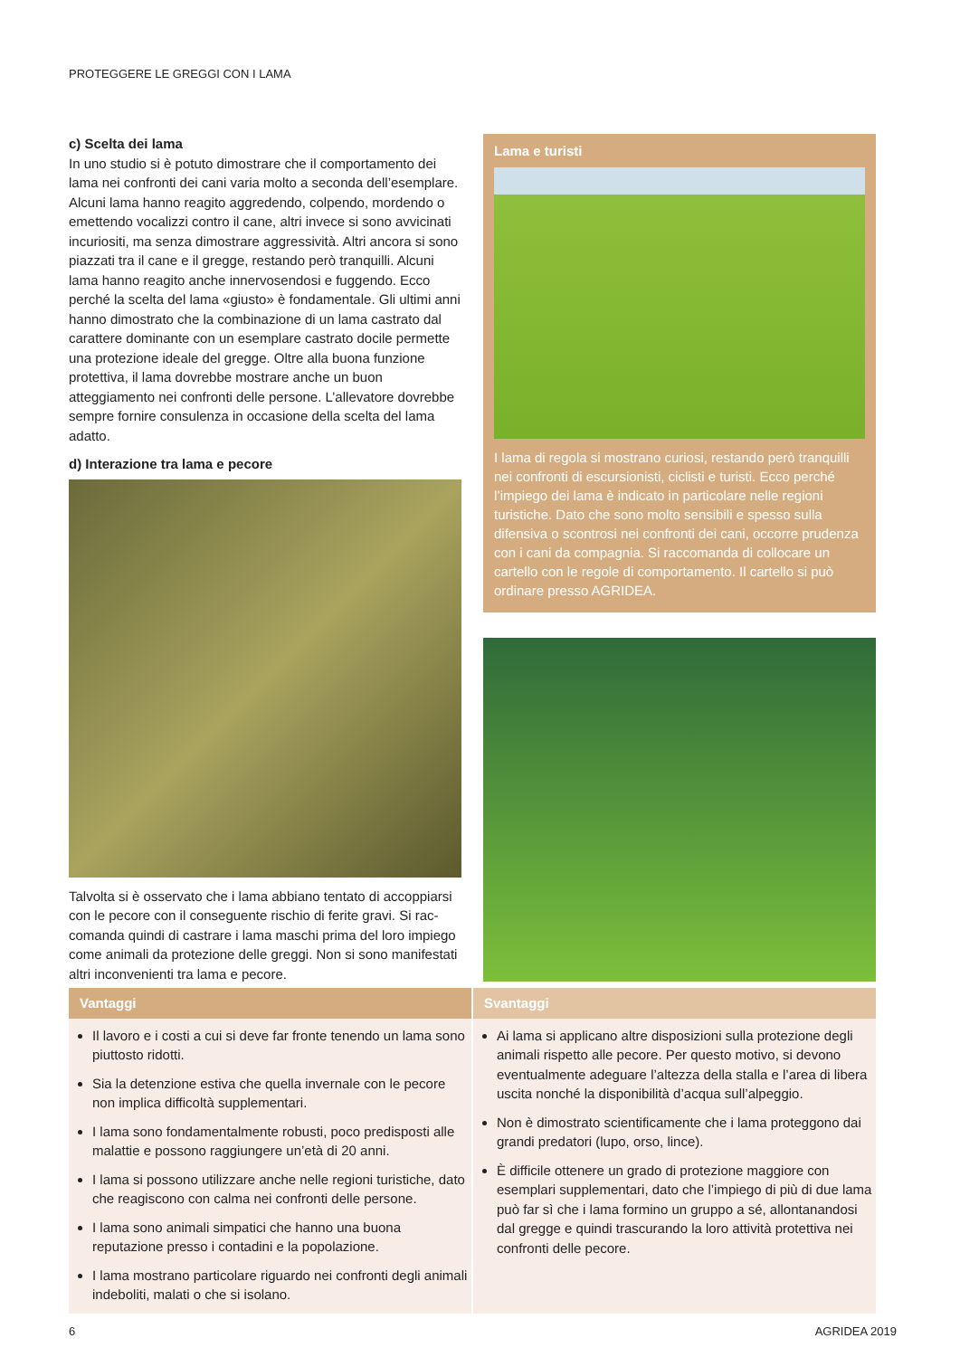PROTEGGERE LE GREGGI CON I LAMA
c) Scelta dei lama
In uno studio si è potuto dimostrare che il comportamento dei lama nei confronti dei cani varia molto a seconda dell’esemplare. Alcuni lama hanno reagito aggredendo, colpendo, mordendo o emettendo vocalizzi contro il cane, altri invece si sono avvicinati incuriositi, ma senza dimostrare aggressività. Altri ancora si sono piazzati tra il cane e il gregge, restando però tranquilli. Alcuni lama hanno reagito anche innervosendosi e fuggendo. Ecco perché la scelta del lama «giusto» è fondamentale. Gli ultimi anni hanno dimostrato che la combinazione di un lama castrato dal carattere dominante con un esemplare castrato docile permette una protezione ideale del gregge. Oltre alla buona funzione protettiva, il lama dovrebbe mostrare anche un buon atteggiamento nei confronti delle persone. L’allevatore dovrebbe sempre fornire consulenza in occasione della scelta del lama adatto.
d) Interazione tra lama e pecore
Talvolta si è osservato che i lama abbiano tentato di accoppiarsi con le pecore con il conseguente rischio di ferite gravi. Si rac-comanda quindi di castrare i lama maschi prima del loro impiego come animali da protezione delle greggi. Non si sono manifestati altri inconvenienti tra lama e pecore.
Lama e turisti
I lama di regola si mostrano curiosi, restando però tranquilli nei confronti di escursionisti, ciclisti e turisti. Ecco perché l’impiego dei lama è indicato in particolare nelle regioni turistiche. Dato che sono molto sensibili e spesso sulla difensiva o scontrosi nei confronti dei cani, occorre prudenza con i cani da compagnia. Si raccomanda di collocare un cartello con le regole di comportamento. Il cartello si può ordinare presso AGRIDEA.
Vantaggi
Il lavoro e i costi a cui si deve far fronte tenendo un lama sono piuttosto ridotti.
Sia la detenzione estiva che quella invernale con le pecore non implica difficoltà supplementari.
I lama sono fondamentalmente robusti, poco predisposti alle malattie e possono raggiungere un’età di 20 anni.
I lama si possono utilizzare anche nelle regioni turistiche, dato che reagiscono con calma nei confronti delle persone.
I lama sono animali simpatici che hanno una buona reputazione presso i contadini e la popolazione.
I lama mostrano particolare riguardo nei confronti degli animali indeboliti, malati o che si isolano.
Svantaggi
Ai lama si applicano altre disposizioni sulla protezione degli animali rispetto alle pecore. Per questo motivo, si devono eventualmente adeguare l’altezza della stalla e l’area di libera uscita nonché la disponibilità d’acqua sull’alpeggio.
Non è dimostrato scientificamente che i lama proteggono dai grandi predatori (lupo, orso, lince).
È difficile ottenere un grado di protezione maggiore con esemplari supplementari, dato che l’impiego di più di due lama può far sì che i lama formino un gruppo a sé, allontanandosi dal gregge e quindi trascurando la loro attività protettiva nei confronti delle pecore.
6 AGRIDEA 2019